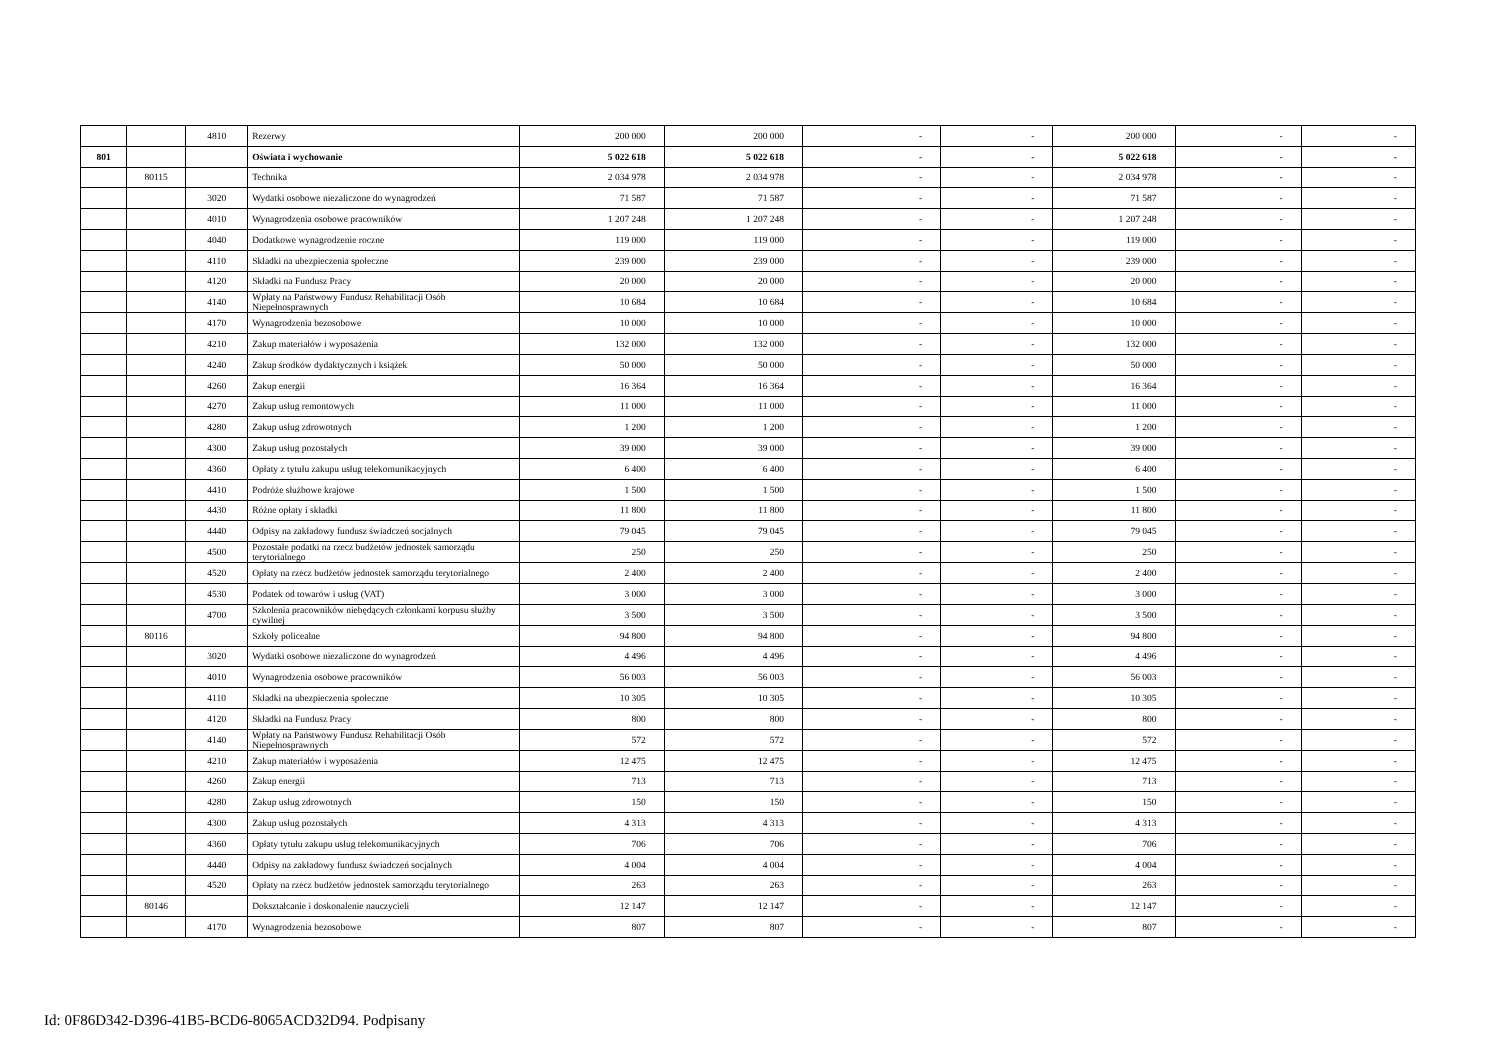| | | 4810 | Rezerwy | 200 000 | 200 000 | - | - | 200 000 | - | - |
| 801 | | | Oświata i wychowanie | 5 022 618 | 5 022 618 | - | - | 5 022 618 | - | - |
| | 80115 | | Technika | 2 034 978 | 2 034 978 | - | - | 2 034 978 | - | - |
| | | 3020 | Wydatki osobowe niezaliczone do wynagrodzeń | 71 587 | 71 587 | - | - | 71 587 | - | - |
| | | 4010 | Wynagrodzenia osobowe pracowników | 1 207 248 | 1 207 248 | - | - | 1 207 248 | - | - |
| | | 4040 | Dodatkowe wynagrodzenie roczne | 119 000 | 119 000 | - | - | 119 000 | - | - |
| | | 4110 | Składki na ubezpieczenia społeczne | 239 000 | 239 000 | - | - | 239 000 | - | - |
| | | 4120 | Składki na Fundusz Pracy | 20 000 | 20 000 | - | - | 20 000 | - | - |
| | | 4140 | Wpłaty na Państwowy Fundusz Rehabilitacji Osób Niepełnosprawnych | 10 684 | 10 684 | - | - | 10 684 | - | - |
| | | 4170 | Wynagrodzenia bezosobowe | 10 000 | 10 000 | - | - | 10 000 | - | - |
| | | 4210 | Zakup materiałów i wyposażenia | 132 000 | 132 000 | - | - | 132 000 | - | - |
| | | 4240 | Zakup środków dydaktycznych i książek | 50 000 | 50 000 | - | - | 50 000 | - | - |
| | | 4260 | Zakup energii | 16 364 | 16 364 | - | - | 16 364 | - | - |
| | | 4270 | Zakup usług remontowych | 11 000 | 11 000 | - | - | 11 000 | - | - |
| | | 4280 | Zakup usług zdrowotnych | 1 200 | 1 200 | - | - | 1 200 | - | - |
| | | 4300 | Zakup usług pozostałych | 39 000 | 39 000 | - | - | 39 000 | - | - |
| | | 4360 | Opłaty z tytułu zakupu usług telekomunikacyjnych | 6 400 | 6 400 | - | - | 6 400 | - | - |
| | | 4410 | Podróże służbowe krajowe | 1 500 | 1 500 | - | - | 1 500 | - | - |
| | | 4430 | Różne opłaty i składki | 11 800 | 11 800 | - | - | 11 800 | - | - |
| | | 4440 | Odpisy na zakładowy fundusz świadczeń socjalnych | 79 045 | 79 045 | - | - | 79 045 | - | - |
| | | 4500 | Pozostałe podatki na rzecz budżetów jednostek samorządu terytorialnego | 250 | 250 | - | - | 250 | - | - |
| | | 4520 | Opłaty na rzecz budżetów jednostek samorządu terytorialnego | 2 400 | 2 400 | - | - | 2 400 | - | - |
| | | 4530 | Podatek od towarów i usług (VAT) | 3 000 | 3 000 | - | - | 3 000 | - | - |
| | | 4700 | Szkolenia pracowników niebędących członkami korpusu służby cywilnej | 3 500 | 3 500 | - | - | 3 500 | - | - |
| | 80116 | | Szkoły policealne | 94 800 | 94 800 | - | - | 94 800 | - | - |
| | | 3020 | Wydatki osobowe niezaliczone do wynagrodzeń | 4 496 | 4 496 | - | - | 4 496 | - | - |
| | | 4010 | Wynagrodzenia osobowe pracowników | 56 003 | 56 003 | - | - | 56 003 | - | - |
| | | 4110 | Składki na ubezpieczenia społeczne | 10 305 | 10 305 | - | - | 10 305 | - | - |
| | | 4120 | Składki na Fundusz Pracy | 800 | 800 | - | - | 800 | - | - |
| | | 4140 | Wpłaty na Państwowy Fundusz Rehabilitacji Osób Niepełnosprawnych | 572 | 572 | - | - | 572 | - | - |
| | | 4210 | Zakup materiałów i wyposażenia | 12 475 | 12 475 | - | - | 12 475 | - | - |
| | | 4260 | Zakup energii | 713 | 713 | - | - | 713 | - | - |
| | | 4280 | Zakup usług zdrowotnych | 150 | 150 | - | - | 150 | - | - |
| | | 4300 | Zakup usług pozostałych | 4 313 | 4 313 | - | - | 4 313 | - | - |
| | | 4360 | Opłaty tytułu zakupu usług telekomunikacyjnych | 706 | 706 | - | - | 706 | - | - |
| | | 4440 | Odpisy na zakładowy fundusz świadczeń socjalnych | 4 004 | 4 004 | - | - | 4 004 | - | - |
| | | 4520 | Opłaty na rzecz budżetów jednostek samorządu terytorialnego | 263 | 263 | - | - | 263 | - | - |
| | 80146 | | Dokształcanie i doskonalenie nauczycieli | 12 147 | 12 147 | - | - | 12 147 | - | - |
| | | 4170 | Wynagrodzenia bezosobowe | 807 | 807 | - | - | 807 | - | - |
Id: 0F86D342-D396-41B5-BCD6-8065ACD32D94. Podpisany